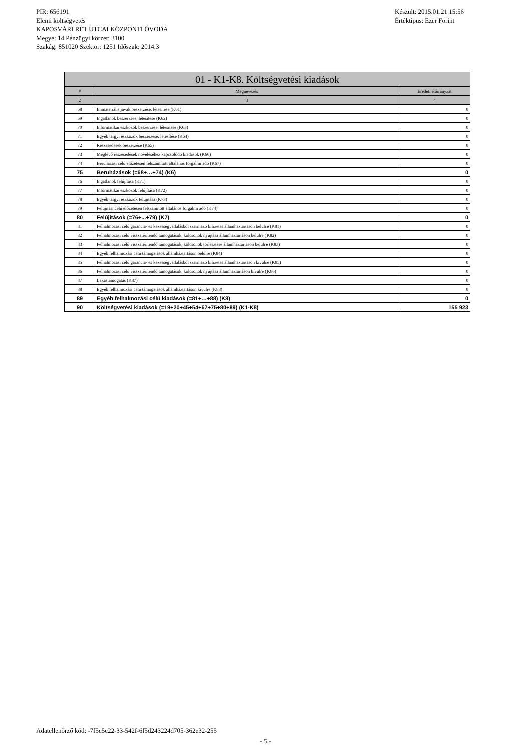PIR: 656191
Elemi költségvetés
KAPOSVÁRI RÉT UTCAI KÖZPONTI ÓVODA
Megye: 14 Pénzügyi körzet: 3100
Szakág: 851020 Szektor: 1251 Időszak: 2014.3
Készült: 2015.01.21 15:56
Értéktípus: Ezer Forint
| 01 - K1-K8. Költségvetési kiadások | | |
| --- | --- | --- |
| # | Megnevezés | Eredeti előirányzat |
| 2 | 3 | 4 |
| 68 | Immateriális javak beszerzése, létesítése (K61) | 0 |
| 69 | Ingatlanok beszerzése, létesítése (K62) | 0 |
| 70 | Informatikai eszközök beszerzése, létesítése (K63) | 0 |
| 71 | Egyéb tárgyi eszközök beszerzése, létesítése (K64) | 0 |
| 72 | Részesedések beszerzése (K65) | 0 |
| 73 | Meglévő részesedések növeléséhez kapcsolódó kiadások (K66) | 0 |
| 74 | Beruházási célú előzetesen felszámított általános forgalmi adó (K67) | 0 |
| 75 | Beruházások (=68+…+74) (K6) | 0 |
| 76 | Ingatlanok felújítása (K71) | 0 |
| 77 | Informatikai eszközök felújítása (K72) | 0 |
| 78 | Egyéb tárgyi eszközök felújítása (K73) | 0 |
| 79 | Felújítási célú előzetesen felszámított általános forgalmi adó (K74) | 0 |
| 80 | Felújítások (=76+...+79) (K7) | 0 |
| 81 | Felhalmozási célú garancia- és kezességvállalásból származó kifizetés államháztartáson belülre (K81) | 0 |
| 82 | Felhalmozási célú visszatérítendő támogatások, kölcsönök nyújtása államháztartáson belülre (K82) | 0 |
| 83 | Felhalmozási célú visszatérítendő támogatások, kölcsönök törlesztése államháztartáson belülre (K83) | 0 |
| 84 | Egyéb felhalmozási célú támogatások államháztartáson belülre (K84) | 0 |
| 85 | Felhalmozási célú garancia- és kezességvállalásból származó kifizetés államháztartáson kívülre (K85) | 0 |
| 86 | Felhalmozási célú visszatérítendő támogatások, kölcsönök nyújtása államháztartáson kívülre (K86) | 0 |
| 87 | Lakástámogatás (K87) | 0 |
| 88 | Egyéb felhalmozási célú támogatások államháztartáson kívülre (K88) | 0 |
| 89 | Egyéb felhalmozási célú kiadások (=81+…+88) (K8) | 0 |
| 90 | Költségvetési kiadások (=19+20+45+54+67+75+80+89) (K1-K8) | 155 923 |
Adatellenőrző kód: -7f5c5c22-33-542f-6f5d243224d705-362e32-255
- 5 -